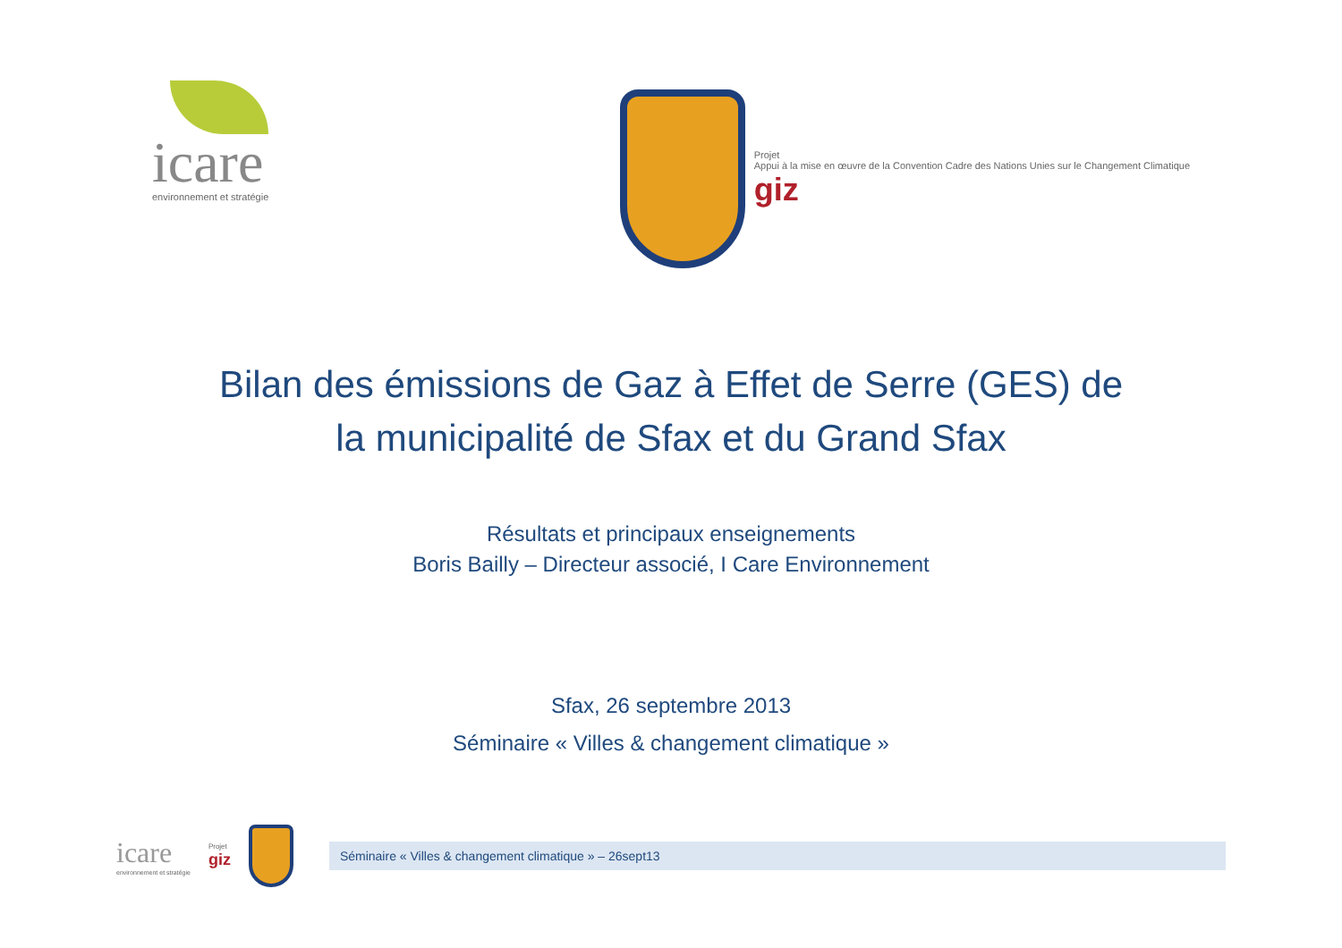icare
environnement et stratégie
Projet
Appui à la mise en œuvre de la Convention Cadre des Nations Unies sur le Changement Climatique
giz
Bilan des émissions de Gaz à Effet de Serre (GES) de
la municipalité de Sfax et du Grand Sfax
Résultats et principaux enseignements
Boris Bailly – Directeur associé, I Care Environnement
Sfax, 26 septembre 2013
Séminaire « Villes & changement climatique »
icare
environnement et stratégie
Projet
giz
Séminaire « Villes & changement climatique » – 26sept13